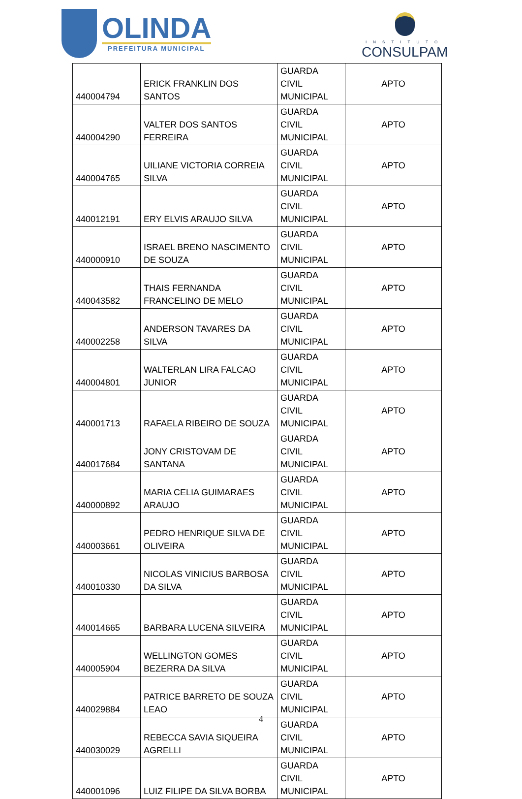OLINDA
PREFEITURA MUNICIPAL
INSTITUTO
CONSULPAM
| 440004794 | ERICK FRANKLIN DOS SANTOS | GUARDA CIVIL MUNICIPAL | APTO |
| 440004290 | VALTER DOS SANTOS FERREIRA | GUARDA CIVIL MUNICIPAL | APTO |
| 440004765 | UILIANE VICTORIA CORREIA SILVA | GUARDA CIVIL MUNICIPAL | APTO |
| 440012191 | ERY ELVIS ARAUJO SILVA | GUARDA CIVIL MUNICIPAL | APTO |
| 440000910 | ISRAEL BRENO NASCIMENTO DE SOUZA | GUARDA CIVIL MUNICIPAL | APTO |
| 440043582 | THAIS FERNANDA FRANCELINO DE MELO | GUARDA CIVIL MUNICIPAL | APTO |
| 440002258 | ANDERSON TAVARES DA SILVA | GUARDA CIVIL MUNICIPAL | APTO |
| 440004801 | WALTERLAN LIRA FALCAO JUNIOR | GUARDA CIVIL MUNICIPAL | APTO |
| 440001713 | RAFAELA RIBEIRO DE SOUZA | GUARDA CIVIL MUNICIPAL | APTO |
| 440017684 | JONY CRISTOVAM DE SANTANA | GUARDA CIVIL MUNICIPAL | APTO |
| 440000892 | MARIA CELIA GUIMARAES ARAUJO | GUARDA CIVIL MUNICIPAL | APTO |
| 440003661 | PEDRO HENRIQUE SILVA DE OLIVEIRA | GUARDA CIVIL MUNICIPAL | APTO |
| 440010330 | NICOLAS VINICIUS BARBOSA DA SILVA | GUARDA CIVIL MUNICIPAL | APTO |
| 440014665 | BARBARA LUCENA SILVEIRA | GUARDA CIVIL MUNICIPAL | APTO |
| 440005904 | WELLINGTON GOMES BEZERRA DA SILVA | GUARDA CIVIL MUNICIPAL | APTO |
| 440029884 | PATRICE BARRETO DE SOUZA LEAO | GUARDA CIVIL MUNICIPAL | APTO |
| 440030029 | REBECCA SAVIA SIQUEIRA AGRELLI | GUARDA CIVIL MUNICIPAL | APTO |
| 440001096 | LUIZ FILIPE DA SILVA BORBA | GUARDA CIVIL MUNICIPAL | APTO |
4